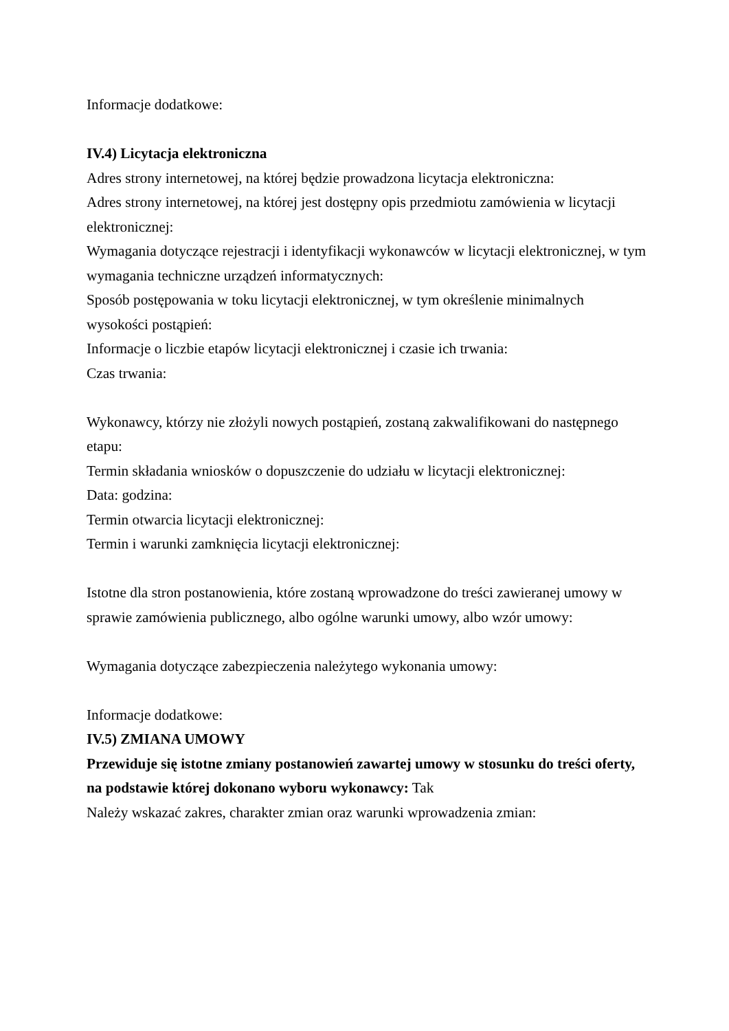Informacje dodatkowe:
IV.4) Licytacja elektroniczna
Adres strony internetowej, na której będzie prowadzona licytacja elektroniczna:
Adres strony internetowej, na której jest dostępny opis przedmiotu zamówienia w licytacji elektronicznej:
Wymagania dotyczące rejestracji i identyfikacji wykonawców w licytacji elektronicznej, w tym wymagania techniczne urządzeń informatycznych:
Sposób postępowania w toku licytacji elektronicznej, w tym określenie minimalnych wysokości postąpień:
Informacje o liczbie etapów licytacji elektronicznej i czasie ich trwania:
Czas trwania:
Wykonawcy, którzy nie złożyli nowych postąpień, zostaną zakwalifikowani do następnego etapu:
Termin składania wniosków o dopuszczenie do udziału w licytacji elektronicznej:
Data: godzina:
Termin otwarcia licytacji elektronicznej:
Termin i warunki zamknięcia licytacji elektronicznej:
Istotne dla stron postanowienia, które zostaną wprowadzone do treści zawieranej umowy w sprawie zamówienia publicznego, albo ogólne warunki umowy, albo wzór umowy:
Wymagania dotyczące zabezpieczenia należytego wykonania umowy:
Informacje dodatkowe:
IV.5) ZMIANA UMOWY
Przewiduje się istotne zmiany postanowień zawartej umowy w stosunku do treści oferty, na podstawie której dokonano wyboru wykonawcy: Tak
Należy wskazać zakres, charakter zmian oraz warunki wprowadzenia zmian: